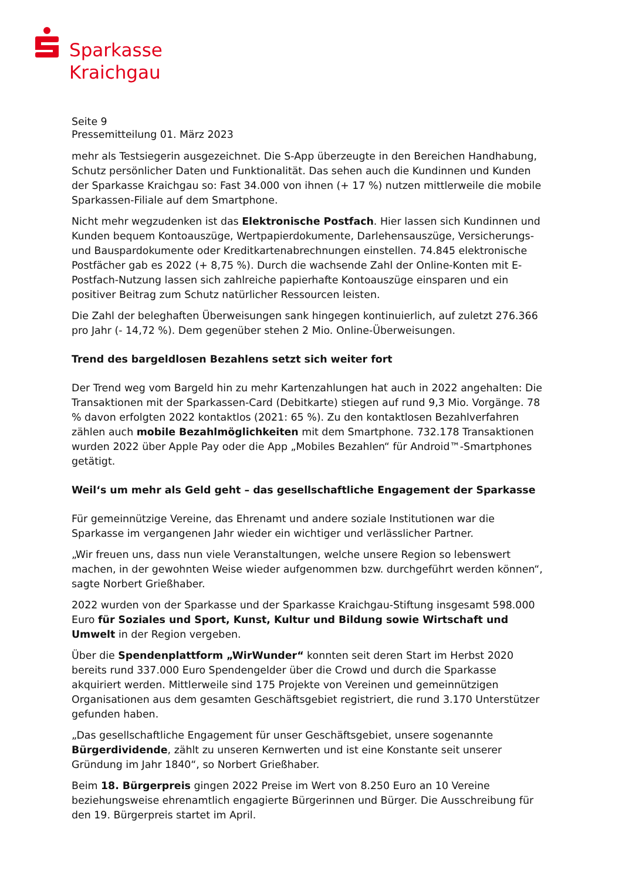Sparkasse
Kraichgau
Seite 9
Pressemitteilung 01. März 2023
mehr als Testsiegerin ausgezeichnet. Die S-App überzeugte in den Bereichen Handhabung, Schutz persönlicher Daten und Funktionalität. Das sehen auch die Kundinnen und Kunden der Sparkasse Kraichgau so: Fast 34.000 von ihnen (+ 17 %) nutzen mittlerweile die mobile Sparkassen-Filiale auf dem Smartphone.
Nicht mehr wegzudenken ist das Elektronische Postfach. Hier lassen sich Kundinnen und Kunden bequem Kontoauszüge, Wertpapierdokumente, Darlehensauszüge, Versicherungs- und Bauspardokumente oder Kreditkartenabrechnungen einstellen. 74.845 elektronische Postfächer gab es 2022 (+ 8,75 %). Durch die wachsende Zahl der Online-Konten mit E-Postfach-Nutzung lassen sich zahlreiche papierhafte Kontoauszüge einsparen und ein positiver Beitrag zum Schutz natürlicher Ressourcen leisten.
Die Zahl der beleghaften Überweisungen sank hingegen kontinuierlich, auf zuletzt 276.366 pro Jahr (- 14,72 %). Dem gegenüber stehen 2 Mio. Online-Überweisungen.
Trend des bargeldlosen Bezahlens setzt sich weiter fort
Der Trend weg vom Bargeld hin zu mehr Kartenzahlungen hat auch in 2022 angehalten: Die Transaktionen mit der Sparkassen-Card (Debitkarte) stiegen auf rund 9,3 Mio. Vorgänge. 78 % davon erfolgten 2022 kontaktlos (2021: 65 %). Zu den kontaktlosen Bezahlverfahren zählen auch mobile Bezahlmöglichkeiten mit dem Smartphone. 732.178 Transaktionen wurden 2022 über Apple Pay oder die App „Mobiles Bezahlen“ für Android™-Smartphones getätigt.
Weil‘s um mehr als Geld geht – das gesellschaftliche Engagement der Sparkasse
Für gemeinnützige Vereine, das Ehrenamt und andere soziale Institutionen war die Sparkasse im vergangenen Jahr wieder ein wichtiger und verlässlicher Partner.
„Wir freuen uns, dass nun viele Veranstaltungen, welche unsere Region so lebenswert machen, in der gewohnten Weise wieder aufgenommen bzw. durchgeführt werden können“, sagte Norbert Grießhaber.
2022 wurden von der Sparkasse und der Sparkasse Kraichgau-Stiftung insgesamt 598.000 Euro für Soziales und Sport, Kunst, Kultur und Bildung sowie Wirtschaft und Umwelt in der Region vergeben.
Über die Spendenplattform „WirWunder“ konnten seit deren Start im Herbst 2020 bereits rund 337.000 Euro Spendengelder über die Crowd und durch die Sparkasse akquiriert werden. Mittlerweile sind 175 Projekte von Vereinen und gemeinnützigen Organisationen aus dem gesamten Geschäftsgebiet registriert, die rund 3.170 Unterstützer gefunden haben.
„Das gesellschaftliche Engagement für unser Geschäftsgebiet, unsere sogenannte Bürgerdividende, zählt zu unseren Kernwerten und ist eine Konstante seit unserer Gründung im Jahr 1840“, so Norbert Grießhaber.
Beim 18. Bürgerpreis gingen 2022 Preise im Wert von 8.250 Euro an 10 Vereine beziehungsweise ehrenamtlich engagierte Bürgerinnen und Bürger. Die Ausschreibung für den 19. Bürgerpreis startet im April.